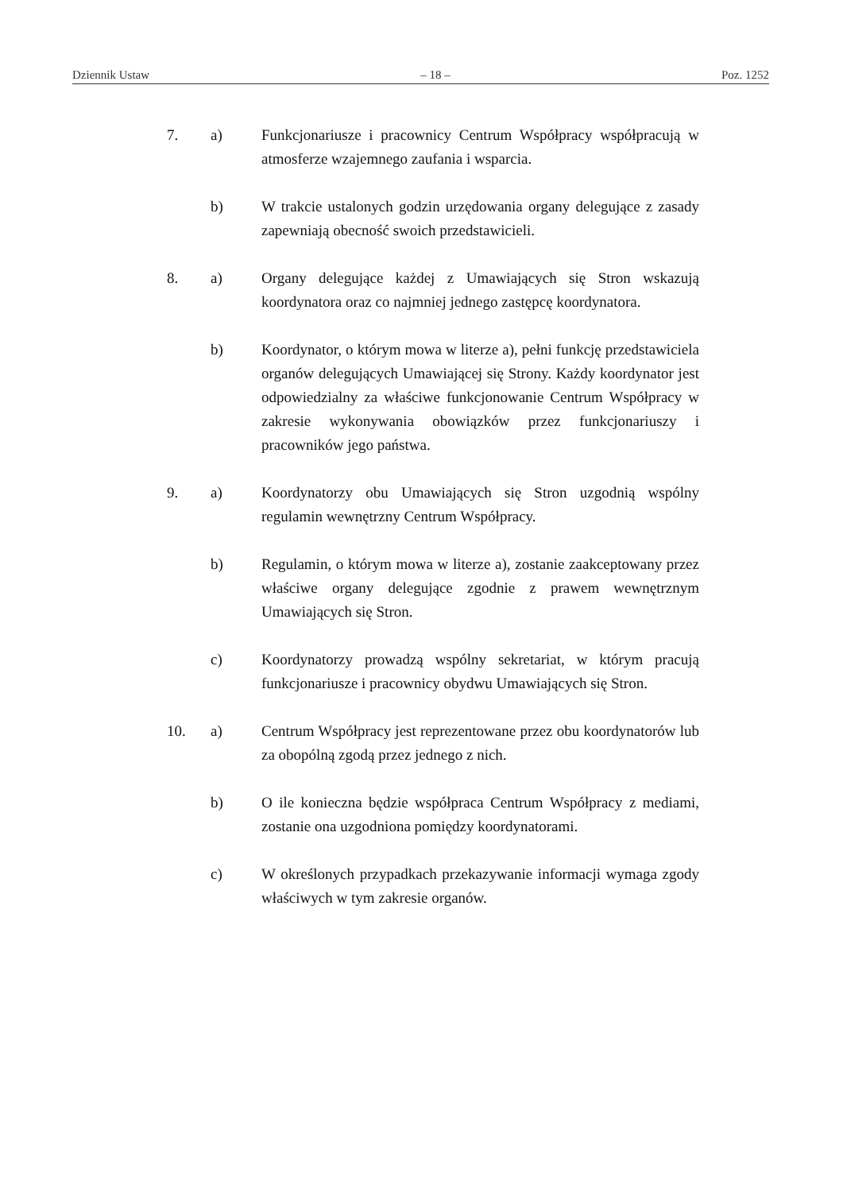Dziennik Ustaw – 18 – Poz. 1252
7. a) Funkcjonariusze i pracownicy Centrum Współpracy współpracują w atmosferze wzajemnego zaufania i wsparcia.
b) W trakcie ustalonych godzin urzędowania organy delegujące z zasady zapewniają obecność swoich przedstawicieli.
8. a) Organy delegujące każdej z Umawiających się Stron wskazują koordynatora oraz co najmniej jednego zastępcę koordynatora.
b) Koordynator, o którym mowa w literze a), pełni funkcję przedstawiciela organów delegujących Umawiającej się Strony. Każdy koordynator jest odpowiedzialny za właściwe funkcjonowanie Centrum Współpracy w zakresie wykonywania obowiązków przez funkcjonariuszy i pracowników jego państwa.
9. a) Koordynatorzy obu Umawiających się Stron uzgodnią wspólny regulamin wewnętrzny Centrum Współpracy.
b) Regulamin, o którym mowa w literze a), zostanie zaakceptowany przez właściwe organy delegujące zgodnie z prawem wewnętrznym Umawiających się Stron.
c) Koordynatorzy prowadzą wspólny sekretariat, w którym pracują funkcjonariusze i pracownicy obydwu Umawiających się Stron.
10. a) Centrum Współpracy jest reprezentowane przez obu koordynatorów lub za obopólną zgodą przez jednego z nich.
b) O ile konieczna będzie współpraca Centrum Współpracy z mediami, zostanie ona uzgodniona pomiędzy koordynatorami.
c) W określonych przypadkach przekazywanie informacji wymaga zgody właściwych w tym zakresie organów.